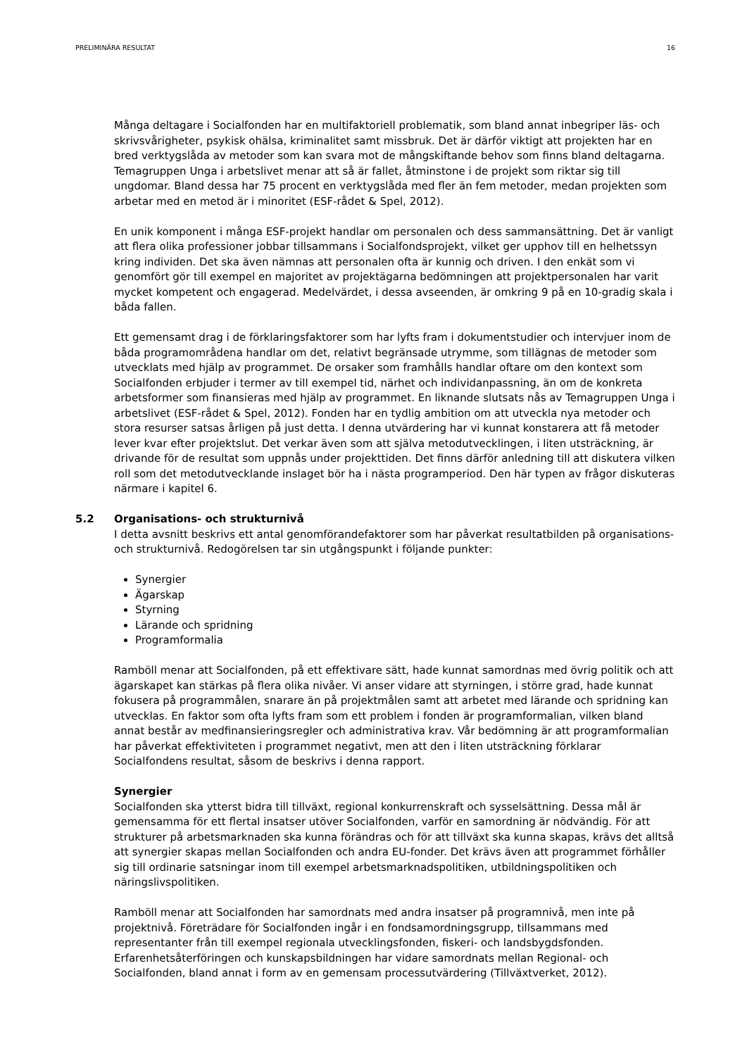PRELIMINÄRA RESULTAT 16
Många deltagare i Socialfonden har en multifaktoriell problematik, som bland annat inbegriper läs- och skrivsvårigheter, psykisk ohälsa, kriminalitet samt missbruk. Det är därför viktigt att projekten har en bred verktygslåda av metoder som kan svara mot de mångskiftande behov som finns bland deltagarna. Temagruppen Unga i arbetslivet menar att så är fallet, åtminstone i de projekt som riktar sig till ungdomar. Bland dessa har 75 procent en verktygslåda med fler än fem metoder, medan projekten som arbetar med en metod är i minoritet (ESF-rådet & Spel, 2012).
En unik komponent i många ESF-projekt handlar om personalen och dess sammansättning. Det är vanligt att flera olika professioner jobbar tillsammans i Socialfondsprojekt, vilket ger upphov till en helhetssyn kring individen. Det ska även nämnas att personalen ofta är kunnig och driven. I den enkät som vi genomfört gör till exempel en majoritet av projektägarna bedömningen att projektpersonalen har varit mycket kompetent och engagerad. Medelvärdet, i dessa avseenden, är omkring 9 på en 10-gradig skala i båda fallen.
Ett gemensamt drag i de förklaringsfaktorer som har lyfts fram i dokumentstudier och intervjuer inom de båda programområdena handlar om det, relativt begränsade utrymme, som tillägnas de metoder som utvecklats med hjälp av programmet. De orsaker som framhålls handlar oftare om den kontext som Socialfonden erbjuder i termer av till exempel tid, närhet och individanpassning, än om de konkreta arbetsformer som finansieras med hjälp av programmet. En liknande slutsats nås av Temagruppen Unga i arbetslivet (ESF-rådet & Spel, 2012). Fonden har en tydlig ambition om att utveckla nya metoder och stora resurser satsas årligen på just detta. I denna utvärdering har vi kunnat konstarera att få metoder lever kvar efter projektslut. Det verkar även som att själva metodutvecklingen, i liten utsträckning, är drivande för de resultat som uppnås under projekttiden. Det finns därför anledning till att diskutera vilken roll som det metodutvecklande inslaget bör ha i nästa programperiod. Den här typen av frågor diskuteras närmare i kapitel 6.
5.2 Organisations- och strukturnivå
I detta avsnitt beskrivs ett antal genomförandefaktorer som har påverkat resultatbilden på organisations- och strukturnivå. Redogörelsen tar sin utgångspunkt i följande punkter:
Synergier
Ägarskap
Styrning
Lärande och spridning
Programformalia
Ramböll menar att Socialfonden, på ett effektivare sätt, hade kunnat samordnas med övrig politik och att ägarskapet kan stärkas på flera olika nivåer. Vi anser vidare att styrningen, i större grad, hade kunnat fokusera på programmålen, snarare än på projektmålen samt att arbetet med lärande och spridning kan utvecklas. En faktor som ofta lyfts fram som ett problem i fonden är programformalian, vilken bland annat består av medfinansieringsregler och administrativa krav. Vår bedömning är att programformalian har påverkat effektiviteten i programmet negativt, men att den i liten utsträckning förklarar Socialfondens resultat, såsom de beskrivs i denna rapport.
Synergier
Socialfonden ska ytterst bidra till tillväxt, regional konkurrenskraft och sysselsättning. Dessa mål är gemensamma för ett flertal insatser utöver Socialfonden, varför en samordning är nödvändig. För att strukturer på arbetsmarknaden ska kunna förändras och för att tillväxt ska kunna skapas, krävs det alltså att synergier skapas mellan Socialfonden och andra EU-fonder. Det krävs även att programmet förhåller sig till ordinarie satsningar inom till exempel arbetsmarknadspolitiken, utbildningspolitiken och näringslivspolitiken.
Ramböll menar att Socialfonden har samordnats med andra insatser på programnivå, men inte på projektnivå. Företrädare för Socialfonden ingår i en fondsamordningsgrupp, tillsammans med representanter från till exempel regionala utvecklingsfonden, fiskeri- och landsbygdsfonden. Erfarenhetsåterföringen och kunskapsbildningen har vidare samordnats mellan Regional- och Socialfonden, bland annat i form av en gemensam processutvärdering (Tillväxtverket, 2012).